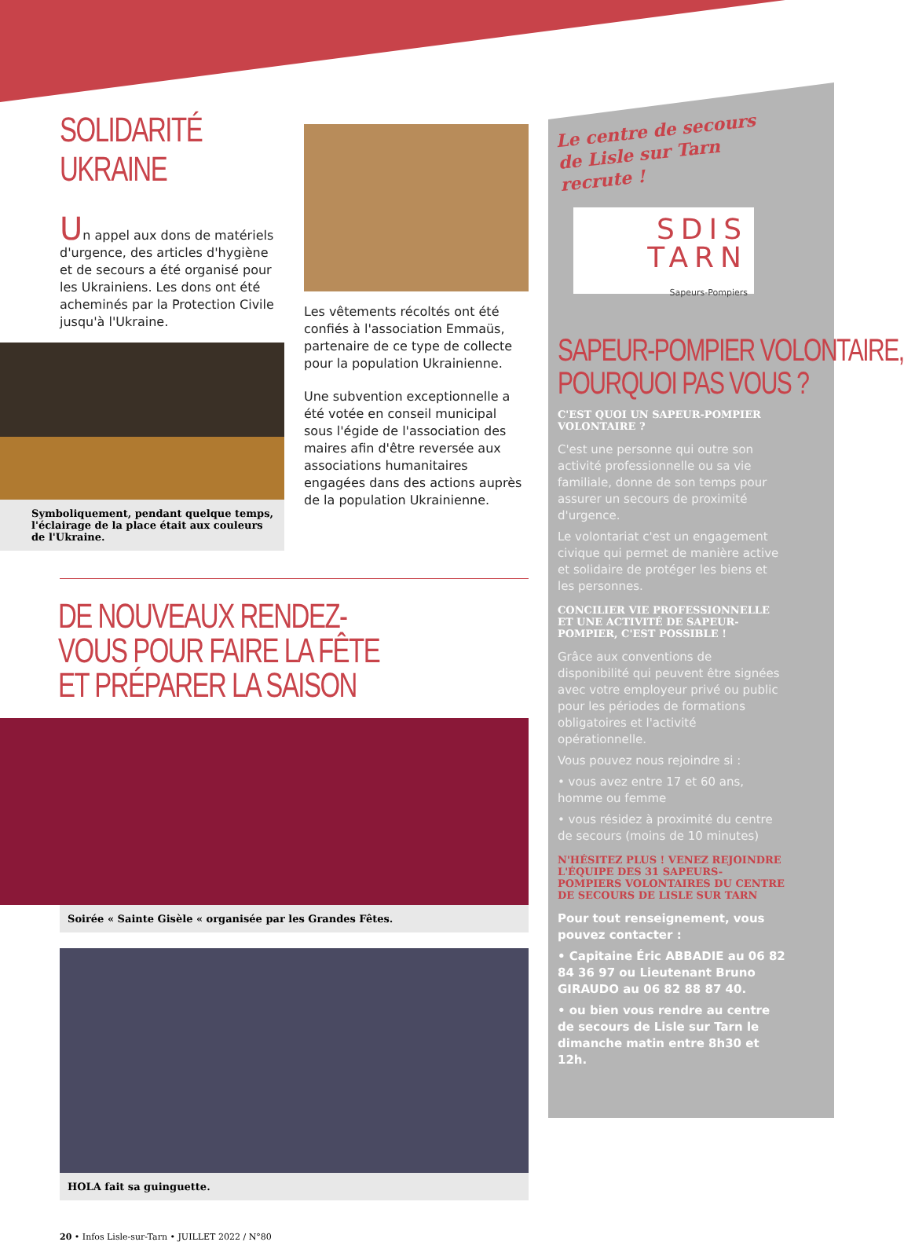SOLIDARITÉ UKRAINE
Un appel aux dons de matériels d'urgence, des articles d'hygiène et de secours a été organisé pour les Ukrainiens. Les dons ont été acheminés par la Protection Civile jusqu'à l'Ukraine.
Symboliquement, pendant quelque temps, l'éclairage de la place était aux couleurs de l'Ukraine.
Les vêtements récoltés ont été confiés à l'association Emmaüs, partenaire de ce type de collecte pour la population Ukrainienne.
Une subvention exceptionnelle a été votée en conseil municipal sous l'égide de l'association des maires afin d'être reversée aux associations humanitaires engagées dans des actions auprès de la population Ukrainienne.
DE NOUVEAUX RENDEZ-VOUS POUR FAIRE LA FÊTE
ET PRÉPARER LA SAISON
Soirée « Sainte Gisèle « organisée par les Grandes Fêtes.
HOLA fait sa guinguette.
20 • Infos Lisle-sur-Tarn • JUILLET 2022 / N°80
Le centre de secours de Lisle sur Tarn recrute !
SDIS
TARN
Sapeurs-Pompiers
SAPEUR-POMPIER VOLONTAIRE,
POURQUOI PAS VOUS ?
C'EST QUOI UN SAPEUR-POMPIER VOLONTAIRE ?
C'est une personne qui outre son activité professionnelle ou sa vie familiale, donne de son temps pour assurer un secours de proximité d'urgence.
Le volontariat c'est un engagement civique qui permet de manière active et solidaire de protéger les biens et les personnes.
CONCILIER VIE PROFESSIONNELLE ET UNE ACTIVITÉ DE SAPEUR-POMPIER, C'EST POSSIBLE !
Grâce aux conventions de disponibilité qui peuvent être signées avec votre employeur privé ou public pour les périodes de formations obligatoires et l'activité opérationnelle.
Vous pouvez nous rejoindre si :
• vous avez entre 17 et 60 ans, homme ou femme
• vous résidez à proximité du centre de secours (moins de 10 minutes)
N'HÉSITEZ PLUS ! VENEZ REJOINDRE L'ÉQUIPE DES 31 SAPEURS-POMPIERS VOLONTAIRES DU CENTRE DE SECOURS DE LISLE SUR TARN
Pour tout renseignement, vous pouvez contacter :
• Capitaine Éric ABBADIE au 06 82 84 36 97 ou Lieutenant Bruno GIRAUDO au 06 82 88 87 40.
• ou bien vous rendre au centre de secours de Lisle sur Tarn le dimanche matin entre 8h30 et 12h.